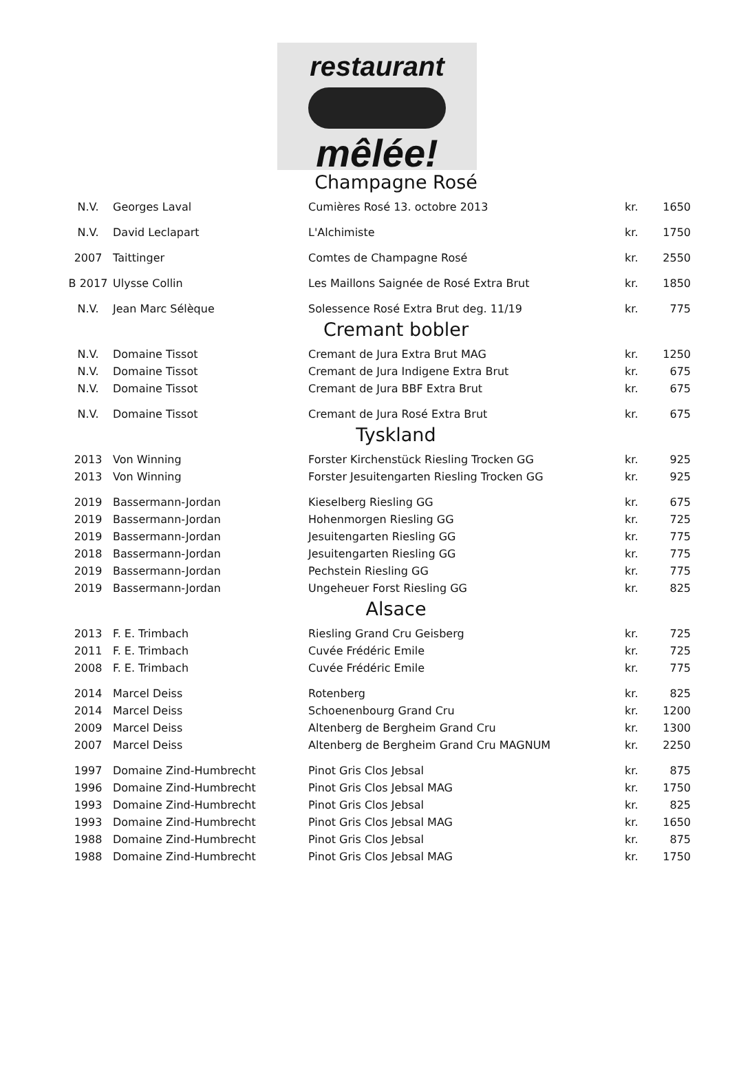restaurant
mêlée!
Champagne Rosé
| N.V. | Georges Laval | Cumières Rosé 13. octobre 2013 | kr. | 1650 |
| N.V. | David Leclapart | L'Alchimiste | kr. | 1750 |
| 2007 | Taittinger | Comtes de Champagne Rosé | kr. | 2550 |
| B 2017 | Ulysse Collin | Les Maillons Saignée de Rosé Extra Brut | kr. | 1850 |
| N.V. | Jean Marc Sélèque | Solessence Rosé Extra Brut deg. 11/19 | kr. | 775 |
Cremant bobler
| N.V. | Domaine Tissot | Cremant de Jura Extra Brut MAG | kr. | 1250 |
| N.V. | Domaine Tissot | Cremant de Jura Indigene Extra Brut | kr. | 675 |
| N.V. | Domaine Tissot | Cremant de Jura BBF Extra Brut | kr. | 675 |
| N.V. | Domaine Tissot | Cremant de Jura Rosé Extra Brut | kr. | 675 |
Tyskland
| 2013 | Von Winning | Forster Kirchenstück Riesling Trocken GG | kr. | 925 |
| 2013 | Von Winning | Forster Jesuitengarten Riesling Trocken GG | kr. | 925 |
| 2019 | Bassermann-Jordan | Kieselberg Riesling GG | kr. | 675 |
| 2019 | Bassermann-Jordan | Hohenmorgen Riesling GG | kr. | 725 |
| 2019 | Bassermann-Jordan | Jesuitengarten Riesling GG | kr. | 775 |
| 2018 | Bassermann-Jordan | Jesuitengarten Riesling GG | kr. | 775 |
| 2019 | Bassermann-Jordan | Pechstein Riesling GG | kr. | 775 |
| 2019 | Bassermann-Jordan | Ungeheuer Forst Riesling GG | kr. | 825 |
Alsace
| 2013 | F. E. Trimbach | Riesling Grand Cru Geisberg | kr. | 725 |
| 2011 | F. E. Trimbach | Cuvée Frédéric Emile | kr. | 725 |
| 2008 | F. E. Trimbach | Cuvée Frédéric Emile | kr. | 775 |
| 2014 | Marcel Deiss | Rotenberg | kr. | 825 |
| 2014 | Marcel Deiss | Schoenenbourg Grand Cru | kr. | 1200 |
| 2009 | Marcel Deiss | Altenberg de Bergheim Grand Cru | kr. | 1300 |
| 2007 | Marcel Deiss | Altenberg de Bergheim Grand Cru MAGNUM | kr. | 2250 |
| 1997 | Domaine Zind-Humbrecht | Pinot Gris Clos Jebsal | kr. | 875 |
| 1996 | Domaine Zind-Humbrecht | Pinot Gris Clos Jebsal MAG | kr. | 1750 |
| 1993 | Domaine Zind-Humbrecht | Pinot Gris Clos Jebsal | kr. | 825 |
| 1993 | Domaine Zind-Humbrecht | Pinot Gris Clos Jebsal MAG | kr. | 1650 |
| 1988 | Domaine Zind-Humbrecht | Pinot Gris Clos Jebsal | kr. | 875 |
| 1988 | Domaine Zind-Humbrecht | Pinot Gris Clos Jebsal MAG | kr. | 1750 |